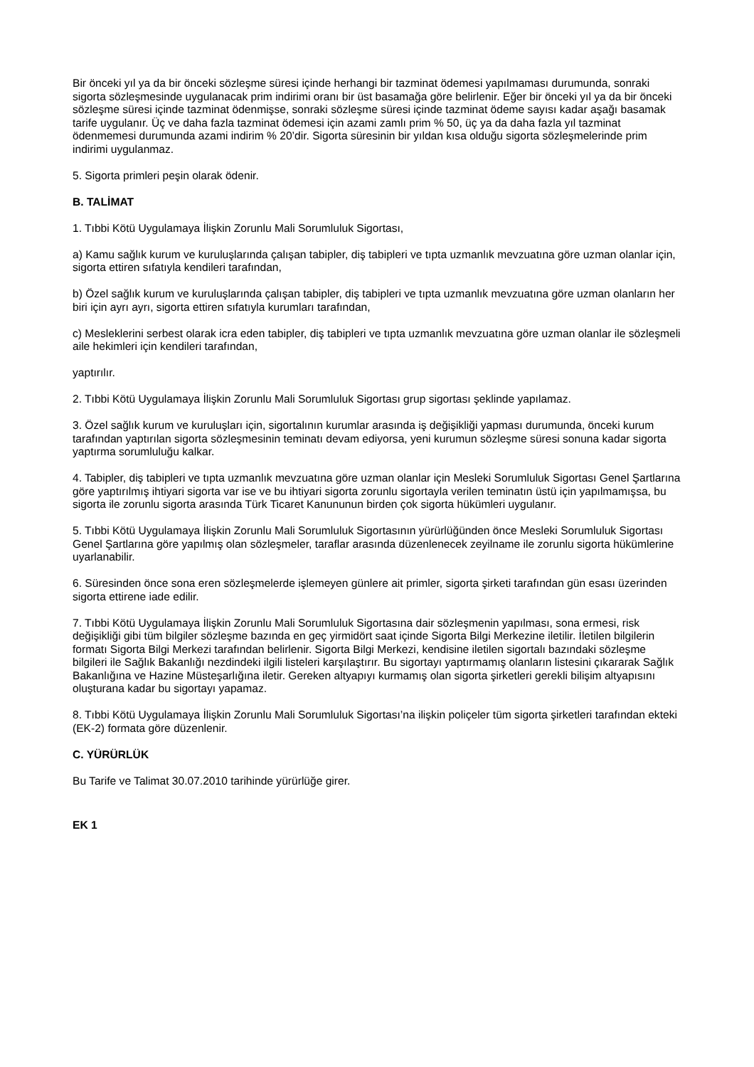Bir önceki yıl ya da bir önceki sözleşme süresi içinde herhangi bir tazminat ödemesi yapılmaması durumunda, sonraki sigorta sözleşmesinde uygulanacak prim indirimi oranı bir üst basamağa göre belirlenir. Eğer bir önceki yıl ya da bir önceki sözleşme süresi içinde tazminat ödenmişse, sonraki sözleşme süresi içinde tazminat ödeme sayısı kadar aşağı basamak tarife uygulanır. Üç ve daha fazla tazminat ödemesi için azami zamlı prim % 50, üç ya da daha fazla yıl tazminat ödenmemesi durumunda azami indirim % 20’dir. Sigorta süresinin bir yıldan kısa olduğu sigorta sözleşmelerinde prim indirimi uygulanmaz.
5. Sigorta primleri peşin olarak ödenir.
B. TALİMAT
1. Tıbbi Kötü Uygulamaya İlişkin Zorunlu Mali Sorumluluk Sigortası,
a) Kamu sağlık kurum ve kuruluşlarında çalışan tabipler, diş tabipleri ve tıpta uzmanlık mevzuatına göre uzman olanlar için, sigorta ettiren sıfatıyla kendileri tarafından,
b) Özel sağlık kurum ve kuruluşlarında çalışan tabipler, diş tabipleri ve tıpta uzmanlık mevzuatına göre uzman olanların her biri için ayrı ayrı, sigorta ettiren sıfatıyla kurumları tarafından,
c) Mesleklerini serbest olarak icra eden tabipler, diş tabipleri ve tıpta uzmanlık mevzuatına göre uzman olanlar ile sözleşmeli aile hekimleri için kendileri tarafından,
yaptırılır.
2. Tıbbi Kötü Uygulamaya İlişkin Zorunlu Mali Sorumluluk Sigortası grup sigortası şeklinde yapılamaz.
3. Özel sağlık kurum ve kuruluşları için, sigortalının kurumlar arasında iş değişikliği yapması durumunda, önceki kurum tarafından yaptırılan sigorta sözleşmesinin teminatı devam ediyorsa, yeni kurumun sözleşme süresi sonuna kadar sigorta yaptırma sorumluluğu kalkar.
4. Tabipler, diş tabipleri ve tıpta uzmanlık mevzuatına göre uzman olanlar için Mesleki Sorumluluk Sigortası Genel Şartlarına göre yaptırılmış ihtiyari sigorta var ise ve bu ihtiyari sigorta zorunlu sigortayla verilen teminatın üstü için yapılmamışsa, bu sigorta ile zorunlu sigorta arasında Türk Ticaret Kanununun birden çok sigorta hükümleri uygulanır.
5. Tıbbi Kötü Uygulamaya İlişkin Zorunlu Mali Sorumluluk Sigortasının yürürlüğünden önce Mesleki Sorumluluk Sigortası Genel Şartlarına göre yapılmış olan sözleşmeler, taraflar arasında düzenlenecek zeyilname ile zorunlu sigorta hükümlerine uyarlanabilir.
6. Süresinden önce sona eren sözleşmelerde işlemeyen günlere ait primler, sigorta şirketi tarafından gün esası üzerinden sigorta ettirene iade edilir.
7. Tıbbi Kötü Uygulamaya İlişkin Zorunlu Mali Sorumluluk Sigortasına dair sözleşmenin yapılması, sona ermesi, risk değişikliği gibi tüm bilgiler sözleşme bazında en geç yirmidört saat içinde Sigorta Bilgi Merkezine iletilir. İletilen bilgilerin formatı Sigorta Bilgi Merkezi tarafından belirlenir. Sigorta Bilgi Merkezi, kendisine iletilen sigortalı bazındaki sözleşme bilgileri ile Sağlık Bakanlığı nezdindeki ilgili listeleri karşılaştırır. Bu sigortayı yaptırmamış olanların listesini çıkararak Sağlık Bakanlığına ve Hazine Müsteşarlığına iletir. Gereken altyapıyı kurmamış olan sigorta şirketleri gerekli bilişim altyapısını oluşturana kadar bu sigortayı yapamaz.
8. Tıbbi Kötü Uygulamaya İlişkin Zorunlu Mali Sorumluluk Sigortası’na ilişkin poliçeler tüm sigorta şirketleri tarafından ekteki (EK-2) formata göre düzenlenir.
C. YÜRÜRLÜK
Bu Tarife ve Talimat 30.07.2010 tarihinde yürürlüğe girer.
EK 1